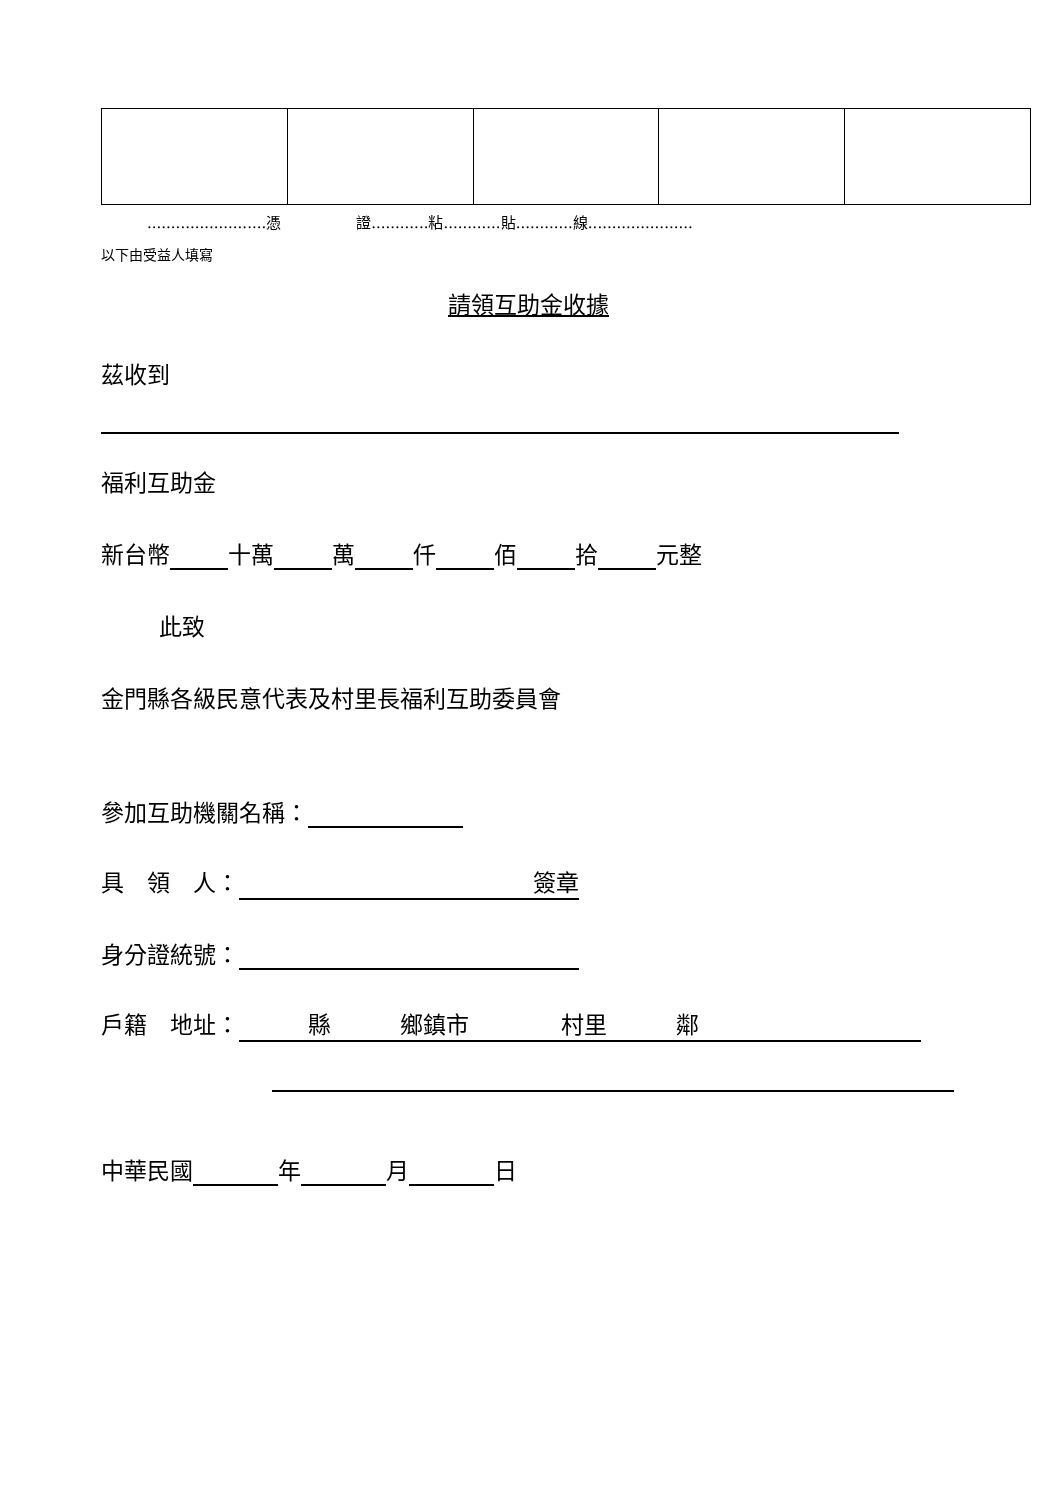.........................憑　　　　　證............粘............貼............線......................
以下由受益人填寫
請領互助金收據
茲收到
福利互助金
新台幣 十萬 萬 仟 佰 拾 元整
此致
金門縣各級民意代表及村里長福利互助委員會
參加互助機關名稱：
具　領　人： 簽章
身分證統號：
戶籍　地址：　　　縣　　　鄉鎮市　　　　村里　　　鄰
中華民國 年 月 日